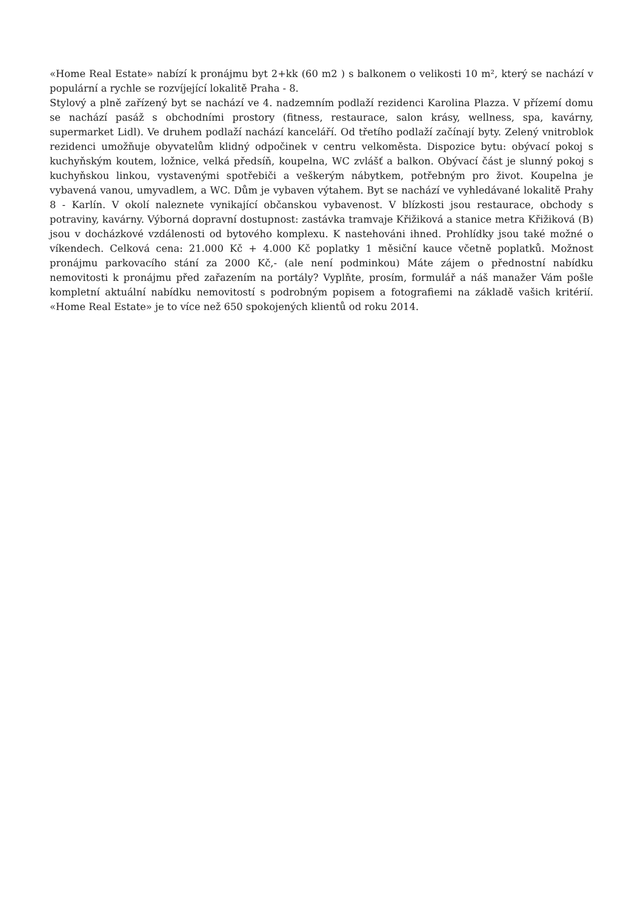«Home Real Estate» nabízí k pronájmu byt 2+kk (60 m2 ) s balkonem o velikosti 10 m², který se nachází v populární a rychle se rozvíjející lokalitě Praha - 8.
Stylový a plně zařízený byt se nachází ve 4. nadzemním podlaží rezidenci Karolina Plazza. V přízemí domu se nachází pasáž s obchodními prostory (fitness, restaurace, salon krásy, wellness, spa, kavárny, supermarket Lidl). Ve druhem podlaží nachází kanceláří. Od třetího podlaží začínají byty. Zelený vnitroblok rezidenci umožňuje obyvatelům klidný odpočinek v centru velkoměsta. Dispozice bytu: obývací pokoj s kuchyňským koutem, ložnice, velká předsíň, koupelna, WC zvlášť a balkon. Obývací část je slunný pokoj s kuchyňskou linkou, vystavenými spotřebiči a veškerým nábytkem, potřebným pro život. Koupelna je vybavená vanou, umyvadlem, a WC. Dům je vybaven výtahem. Byt se nachází ve vyhledávané lokalitě Prahy 8 - Karlín. V okolí naleznete vynikající občanskou vybavenost. V blízkosti jsou restaurace, obchody s potraviny, kavárny. Výborná dopravní dostupnost: zastávka tramvaje Křižiková a stanice metra Křižiková (B) jsou v docházkové vzdálenosti od bytového komplexu. K nastehováni ihned. Prohlídky jsou také možné o víkendech. Celková cena: 21.000 Kč + 4.000 Kč poplatky 1 měsiční kauce včetně poplatků. Možnost pronájmu parkovacího stání za 2000 Kč,- (ale není podminkou) Máte zájem o přednostní nabídku nemovitosti k pronájmu před zařazením na portály? Vyplňte, prosím, formulář a náš manažer Vám pošle kompletní aktuální nabídku nemovitostí s podrobným popisem a fotografiemi na základě vašich kritérií. «Home Real Estate» je to více než 650 spokojených klientů od roku 2014.